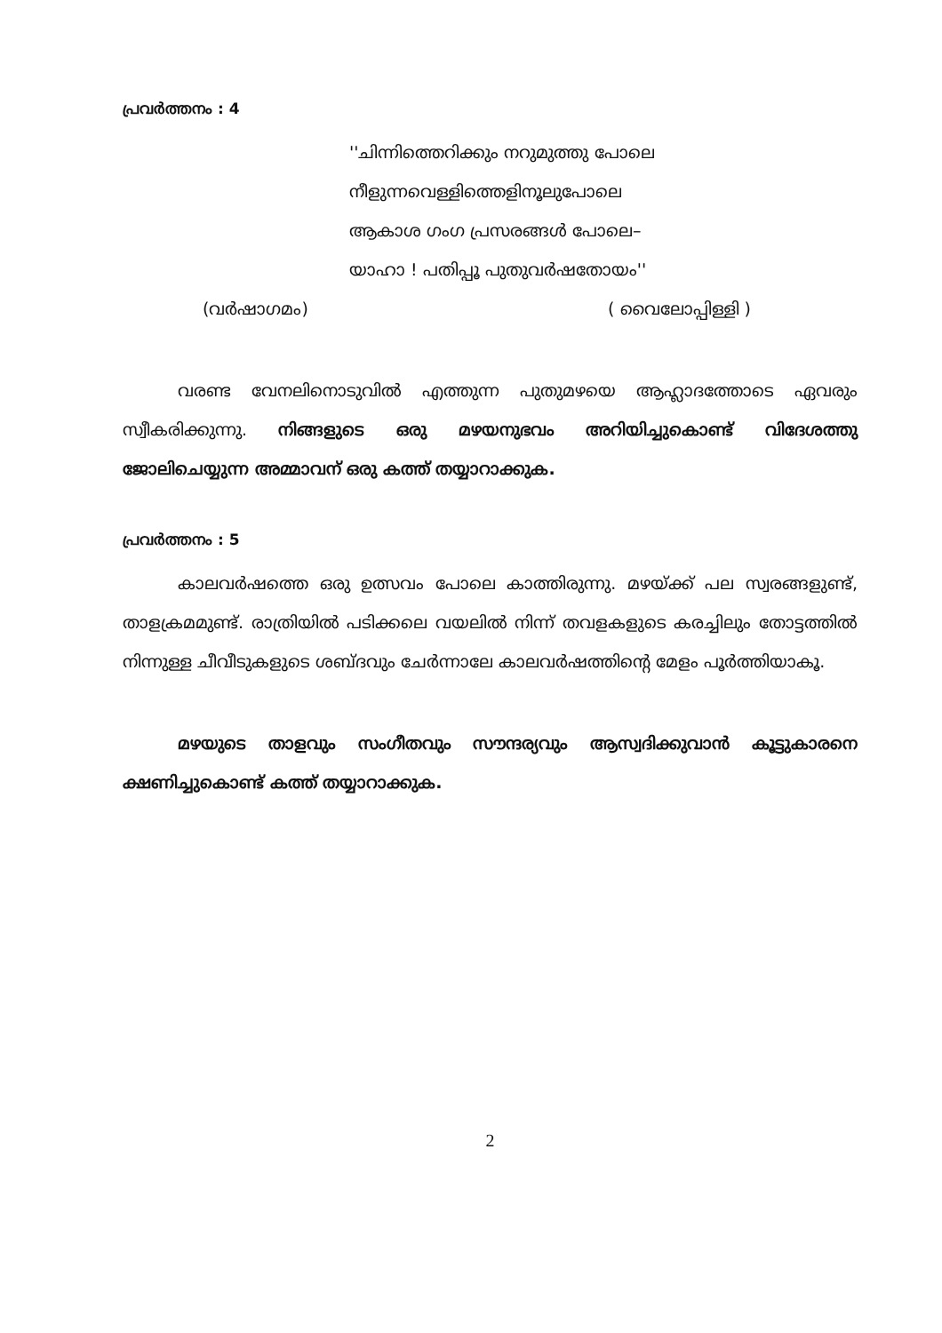പ്രവർത്തനം : 4
''ചിന്നിത്തെറിക്കും നറുമുത്തു പോലെ
നീളുന്നവെള്ളിത്തെളിനൂലുപോലെ
ആകാശ ഗംഗ പ്രസരങ്ങൾ പോലെ–
യാഹാ ! പതിപ്പൂ പുതുവർഷതോയം''
(വർഷാഗമം) ( വൈലോപ്പിള്ളി )
വരണ്ട വേനലിനൊടുവിൽ എത്തുന്ന പുതുമഴയെ ആഹ്ലാദത്തോടെ ഏവരും സ്വീകരിക്കുന്നു. നിങ്ങളുടെ ഒരു മഴയനുഭവം അറിയിച്ചുകൊണ്ട് വിദേശത്തു ജോലിചെയ്യുന്ന അമ്മാവന് ഒരു കത്ത് തയ്യാറാക്കുക.
പ്രവർത്തനം : 5
കാലവർഷത്തെ ഒരു ഉത്സവം പോലെ കാത്തിരുന്നു. മഴയ്ക്ക് പല സ്വരങ്ങളുണ്ട്, താളക്രമമുണ്ട്. രാത്രിയിൽ പടിക്കലെ വയലിൽ നിന്ന് തവളകളുടെ കരച്ചിലും തോട്ടത്തിൽ നിന്നുള്ള ചീവീടുകളുടെ ശബ്ദവും ചേർന്നാലേ കാലവർഷത്തിന്റെ മേളം പൂർത്തിയാകൂ.
മഴയുടെ താളവും സംഗീതവും സൗന്ദര്യവും ആസ്വദിക്കുവാൻ കൂട്ടുകാരനെ ക്ഷണിച്ചുകൊണ്ട് കത്ത് തയ്യാറാക്കുക.
2